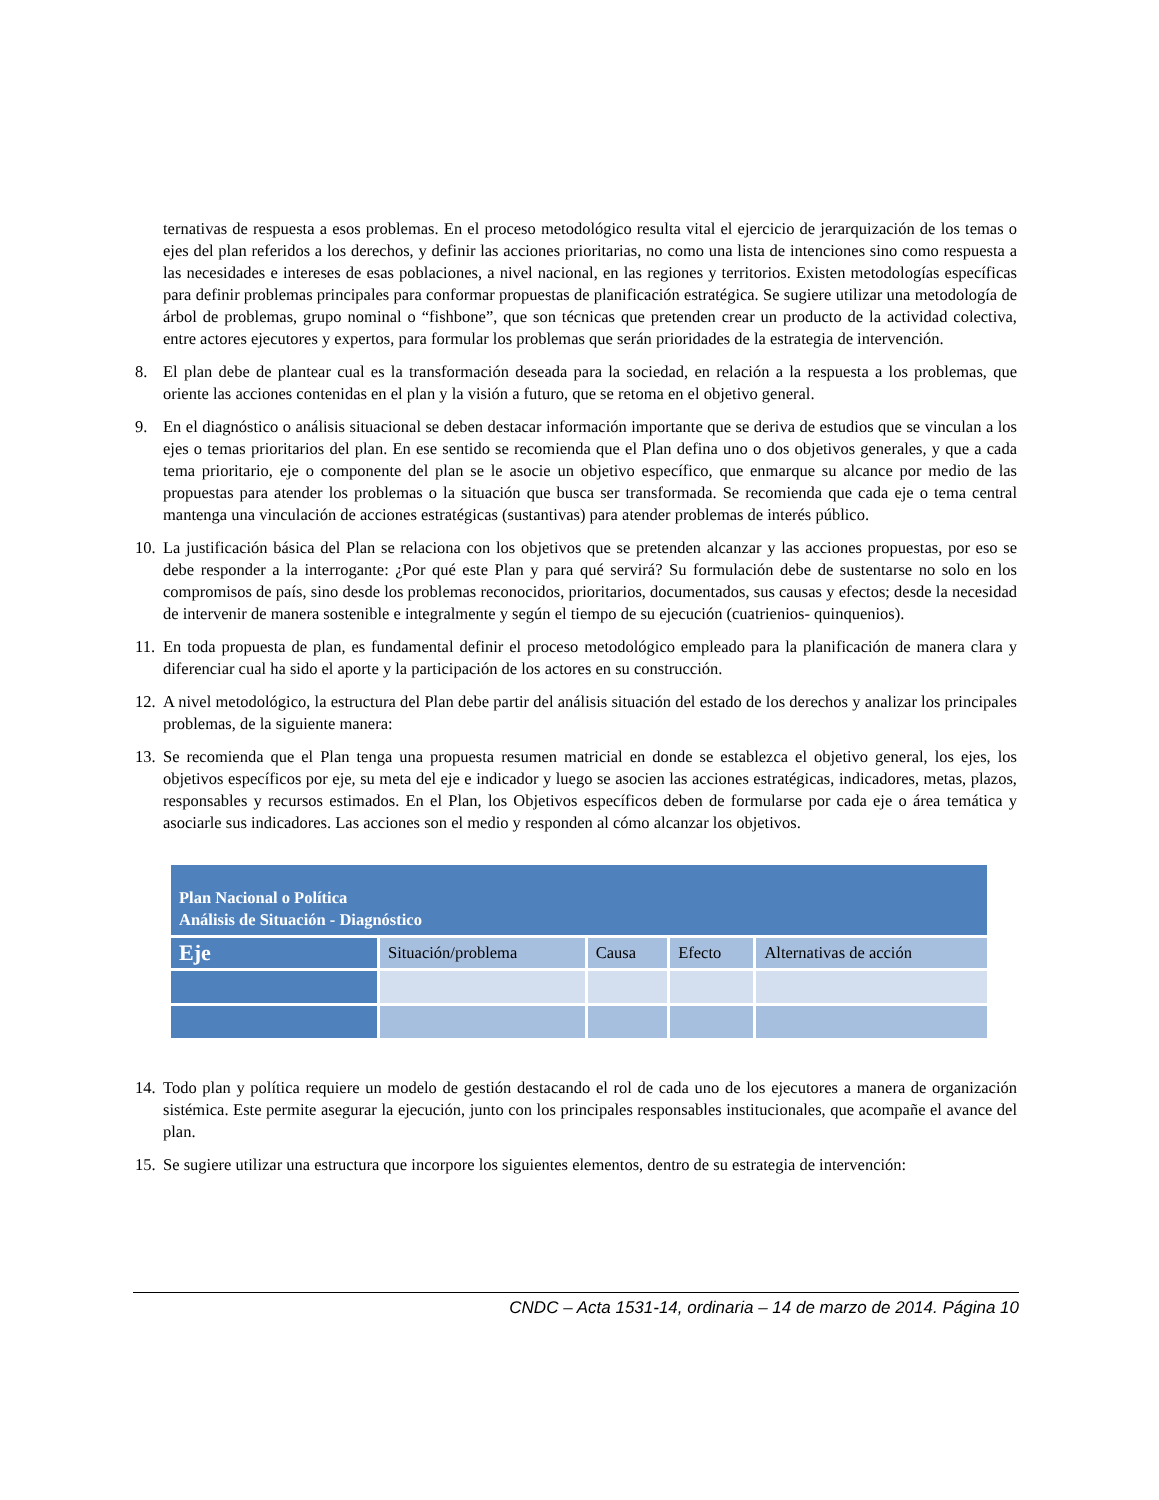ternativas de respuesta a esos problemas. En el proceso metodológico resulta vital el ejercicio de jerarquización de los temas o ejes del plan referidos a los derechos, y definir las acciones prioritarias, no como una lista de intenciones sino como respuesta a las necesidades e intereses de esas poblaciones, a nivel nacional, en las regiones y territorios. Existen metodologías específicas para definir problemas principales para conformar propuestas de planificación estratégica. Se sugiere utilizar una metodología de árbol de problemas, grupo nominal o “fishbone”, que son técnicas que pretenden crear un producto de la actividad colectiva, entre actores ejecutores y expertos, para formular los problemas que serán prioridades de la estrategia de intervención.
8. El plan debe de plantear cual es la transformación deseada para la sociedad, en relación a la respuesta a los problemas, que oriente las acciones contenidas en el plan y la visión a futuro, que se retoma en el objetivo general.
9. En el diagnóstico o análisis situacional se deben destacar información importante que se deriva de estudios que se vinculan a los ejes o temas prioritarios del plan. En ese sentido se recomienda que el Plan defina uno o dos objetivos generales, y que a cada tema prioritario, eje o componente del plan se le asocie un objetivo específico, que enmarque su alcance por medio de las propuestas para atender los problemas o la situación que busca ser transformada. Se recomienda que cada eje o tema central mantenga una vinculación de acciones estratégicas (sustantivas) para atender problemas de interés público.
10. La justificación básica del Plan se relaciona con los objetivos que se pretenden alcanzar y las acciones propuestas, por eso se debe responder a la interrogante: ¿Por qué este Plan y para qué servirá? Su formulación debe de sustentarse no solo en los compromisos de país, sino desde los problemas reconocidos, prioritarios, documentados, sus causas y efectos; desde la necesidad de intervenir de manera sostenible e integralmente y según el tiempo de su ejecución (cuatrienios- quinquenios).
11. En toda propuesta de plan, es fundamental definir el proceso metodológico empleado para la planificación de manera clara y diferenciar cual ha sido el aporte y la participación de los actores en su construcción.
12. A nivel metodológico, la estructura del Plan debe partir del análisis situación del estado de los derechos y analizar los principales problemas, de la siguiente manera:
13. Se recomienda que el Plan tenga una propuesta resumen matricial en donde se establezca el objetivo general, los ejes, los objetivos específicos por eje, su meta del eje e indicador y luego se asocien las acciones estratégicas, indicadores, metas, plazos, responsables y recursos estimados. En el Plan, los Objetivos específicos deben de formularse por cada eje o área temática y asociarle sus indicadores. Las acciones son el medio y responden al cómo alcanzar los objetivos.
| Plan Nacional o Política Análisis de Situación - Diagnóstico | | | | |
| --- | --- | --- | --- | --- |
| Eje | Situación/problema | Causa | Efecto | Alternativas de acción |
14. Todo plan y política requiere un modelo de gestión destacando el rol de cada uno de los ejecutores a manera de organización sistémica. Este permite asegurar la ejecución, junto con los principales responsables institucionales, que acompañe el avance del plan.
15. Se sugiere utilizar una estructura que incorpore los siguientes elementos, dentro de su estrategia de intervención:
CNDC – Acta 1531-14, ordinaria – 14 de marzo de 2014. Página 10